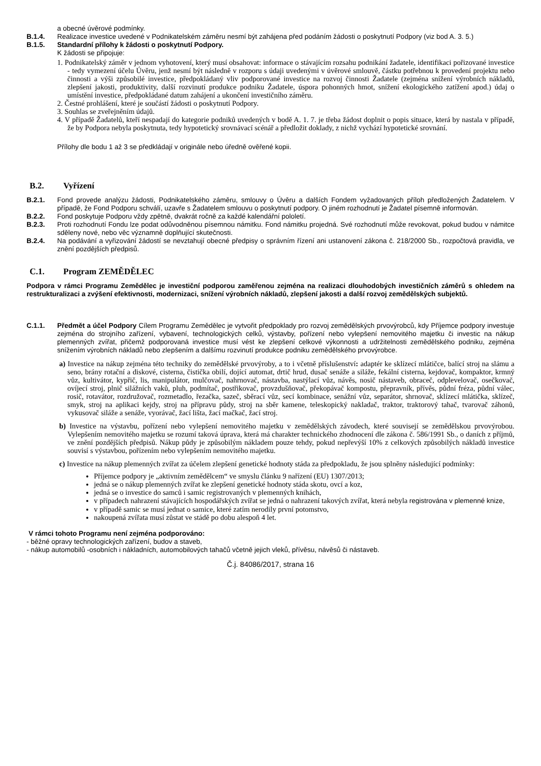a obecné úvěrové podmínky.
B.1.4. Realizace investice uvedené v Podnikatelském záměru nesmí být zahájena před podáním žádosti o poskytnutí Podpory (viz bod A. 3. 5.)
B.1.5. Standardní přílohy k žádosti o poskytnutí Podpory.
K žádosti se připojuje:
1. Podnikatelský záměr v jednom vyhotovení, který musí obsahovat: informace o stávajícím rozsahu podnikání žadatele, identifikaci pořizované investice - tedy vymezení účelu Úvěru, jenž nesmí být následně v rozporu s údaji uvedenými v úvěrové smlouvě, částku potřebnou k provedení projektu nebo činnosti a výši způsobilé investice, předpokládaný vliv podporované investice na rozvoj činnosti Žadatele (zejména snížení výrobních nákladů, zlepšení jakosti, produktivity, další rozvinutí produkce podniku Žadatele, úspora pohonných hmot, snížení ekologického zatížení apod.) údaj o umístění investice, předpokládané datum zahájení a ukončení investičního záměru.
2. Čestné prohlášení, které je součástí žádosti o poskytnutí Podpory.
3. Souhlas se zveřejněním údajů.
4. V případě Žadatelů, kteří nespadají do kategorie podniků uvedených v bodě A. 1. 7. je třeba žádost doplnit o popis situace, která by nastala v případě, že by Podpora nebyla poskytnuta, tedy hypotetický srovnávací scénář a předložit doklady, z nichž vychází hypotetické srovnání.
Přílohy dle bodu 1 až 3 se předkládají v originále nebo úředně ověřené kopii.
B.2. Vyřízení
B.2.1. Fond provede analýzu žádosti, Podnikatelského záměru, smlouvy o Úvěru a dalších Fondem vyžadovaných příloh předložených Žadatelem. V případě, že Fond Podporu schválí, uzavře s Žadatelem smlouvu o poskytnutí podpory. O jiném rozhodnutí je Žadatel písemně informován.
B.2.2. Fond poskytuje Podporu vždy zpětně, dvakrát ročně za každé kalendářní pololetí.
B.2.3. Proti rozhodnutí Fondu lze podat odůvodněnou písemnou námitku. Fond námitku projedná. Své rozhodnutí může revokovat, pokud budou v námitce sděleny nové, nebo věc významně doplňující skutečnosti.
B.2.4. Na podávání a vyřizování žádostí se nevztahují obecné předpisy o správním řízení ani ustanovení zákona č. 218/2000 Sb., rozpočtová pravidla, ve znění pozdějších předpisů.
C.1. Program ZEMĚDĚLEC
Podpora v rámci Programu Zemědělec je investiční podporou zaměřenou zejména na realizaci dlouhodobých investičních záměrů s ohledem na restrukturalizaci a zvýšení efektivnosti, modernizaci, snížení výrobních nákladů, zlepšení jakosti a další rozvoj zemědělských subjektů.
C.1.1. Předmět a účel Podpory Cílem Programu Zemědělec je vytvořit předpoklady pro rozvoj zemědělských prvovýrobců, kdy Příjemce podpory investuje zejména do strojního zařízení, vybavení, technologických celků, výstavby, pořízení nebo vylepšení nemovitého majetku či investic na nákup plemenných zvířat, přičemž podporovaná investice musí vést ke zlepšení celkové výkonnosti a udržitelnosti zemědělského podniku, zejména snížením výrobních nákladů nebo zlepšením a dalšímu rozvinutí produkce podniku zemědělského prvovýrobce.
a) Investice na nákup zejména této techniky do zemědělské prvovýroby, a to i včetně příslušenství: adaptér ke sklízecí mlátičce, balící stroj na slámu a seno, brány rotační a diskové, cisterna, čistička obilí, dojící automat, drtič hrud, dusač senáže a siláže, fekální cisterna, kejdovač, kompaktor, krmný vůz, kultivátor, kypřič, lis, manipulátor, mulčovač, nahrnovač, nástavba, nastýlací vůz, návěs, nosič nástaveb, obraceč, odplevelovač, osečkovač, ovíjecí stroj, plnič silážních vaků, pluh, podmítač, postřikovač, provzdušňovač, překopávač kompostu, přepravník, přívěs, půdní fréza, půdní válec, rosič, rotavátor, rozdružovač, rozmetadlo, řezačka, sazeč, sběrací vůz, secí kombinace, senážní vůz, separátor, shrnovač, sklízecí mlátička, sklízeč, smyk, stroj na aplikaci kejdy, stroj na přípravu půdy, stroj na sběr kamene, teleskopický nakladač, traktor, traktorový tahač, tvarovač záhonů, vykusovač siláže a senáže, vyorávač, žací lišta, žací mačkač, žací stroj.
b) Investice na výstavbu, pořízení nebo vylepšení nemovitého majetku v zemědělských závodech, které souvisejí se zemědělskou prvovýrobou. Vylepšením nemovitého majetku se rozumí taková úprava, která má charakter technického zhodnocení dle zákona č. 586/1991 Sb., o daních z příjmů, ve znění pozdějších předpisů. Nákup půdy je způsobilým nákladem pouze tehdy, pokud nepřevýší 10% z celkových způsobilých nákladů investice souvisí s výstavbou, pořízením nebo vylepšením nemovitého majetku.
c) Investice na nákup plemenných zvířat za účelem zlepšení genetické hodnoty stáda za předpokladu, že jsou splněny následující podmínky:
Příjemce podpory je „aktivním zemědělcem“ ve smyslu článku 9 nařízení (EU) 1307/2013;
jedná se o nákup plemenných zvířat ke zlepšení genetické hodnoty stáda skotu, ovcí a koz,
jedná se o investice do samců i samic registrovaných v plemenných knihách,
v případech nahrazení stávajících hospodářských zvířat se jedná o nahrazení takových zvířat, která nebyla registrována v plemenné knize,
v případě samic se musí jednat o samice, které zatím nerodily první potomstvo,
nakoupená zvířata musí zůstat ve stádě po dobu alespoň 4 let.
V rámci tohoto Programu není zejména podporováno:
- běžné opravy technologických zařízení, budov a staveb,
- nákup automobilů -osobních i nákladních, automobilových tahačů včetně jejich vleků, přívěsu, návěsů či nástaveb.
Č.j. 84086/2017, strana 16